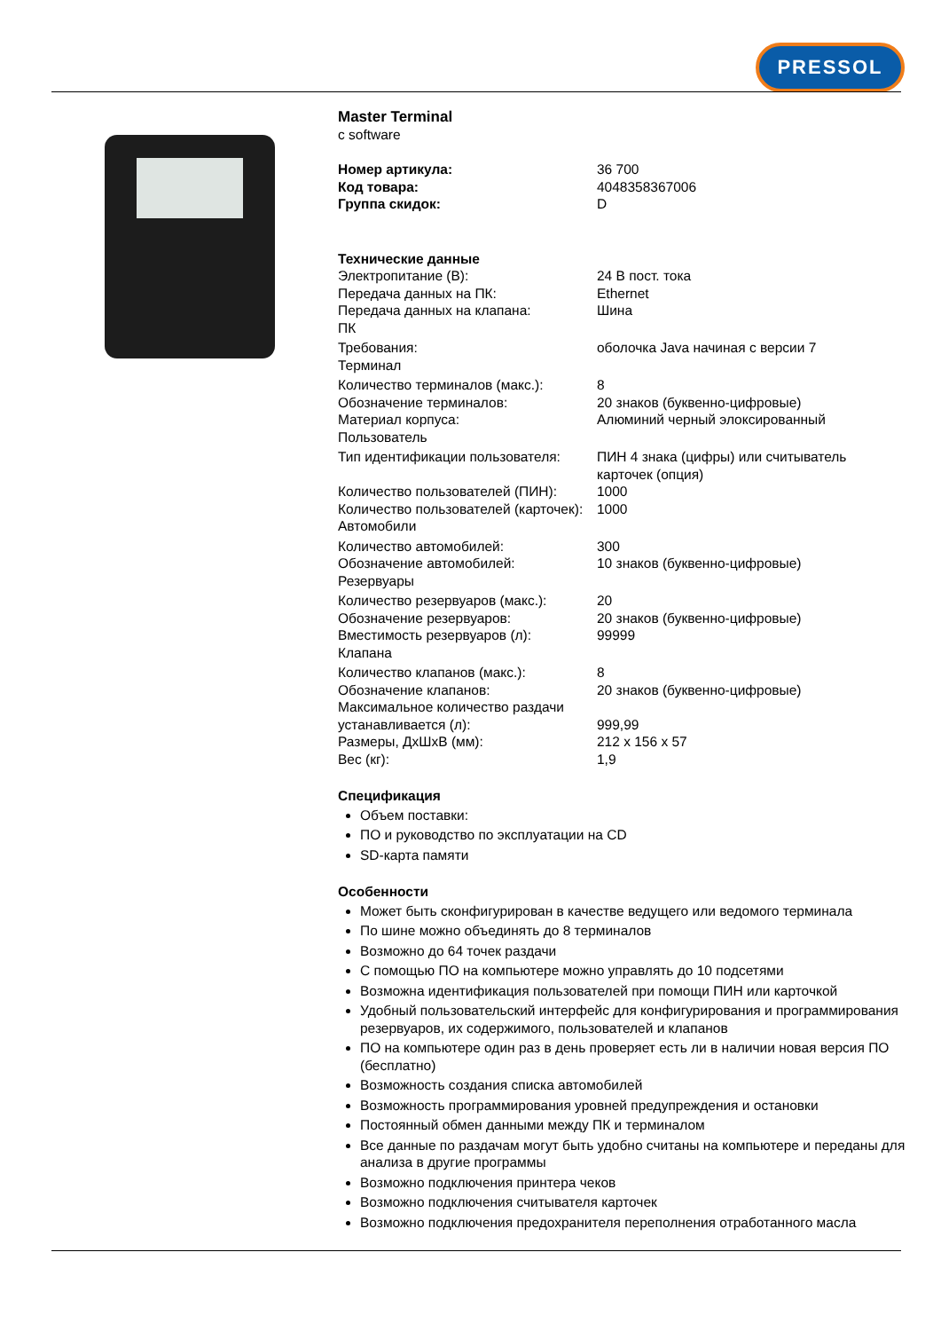PRESSOL
Master Terminal
c software
| Номер артикула: | 36 700 |
| Код товара: | 4048358367006 |
| Группа скидок: | D |
Технические данные
| Электропитание (В): | 24 В пост. тока |
| Передача данных на ПК: | Ethernet |
| Передача данных на клапана: | Шина |
| ПК | |
| Требования: | оболочка Java начиная с версии 7 |
| Терминал | |
| Количество терминалов (макс.): | 8 |
| Обозначение терминалов: | 20 знаков (буквенно-цифровые) |
| Материал корпуса: | Алюминий черный элоксированный |
| Пользователь | |
| Тип идентификации пользователя: | ПИН 4 знака (цифры) или считыватель карточек (опция) |
| Количество пользователей (ПИН): | 1000 |
| Количество пользователей (карточек): | 1000 |
| Автомобили | |
| Количество автомобилей: | 300 |
| Обозначение автомобилей: | 10 знаков (буквенно-цифровые) |
| Резервуары | |
| Количество резервуаров (макс.): | 20 |
| Обозначение резервуаров: | 20 знаков (буквенно-цифровые) |
| Вместимость резервуаров (л): | 99999 |
| Клапана | |
| Количество клапанов (макс.): | 8 |
| Обозначение клапанов: | 20 знаков (буквенно-цифровые) |
| Максимальное количество раздачи устанавливается (л): | 999,99 |
| Размеры, ДхШхВ (мм): | 212 x 156 x 57 |
| Вес (кг): | 1,9 |
Спецификация
Объем поставки:
ПО и руководство по эксплуатации на CD
SD-карта памяти
Особенности
Может быть сконфигурирован в качестве ведущего или ведомого терминала
По шине можно объединять до 8 терминалов
Возможно до 64 точек раздачи
С помощью ПО на компьютере можно управлять до 10 подсетями
Возможна идентификация пользователей при помощи ПИН или карточкой
Удобный пользовательский интерфейс для конфигурирования и программирования резервуаров, их содержимого, пользователей и клапанов
ПО на компьютере один раз в день проверяет есть ли в наличии новая версия ПО (бесплатно)
Возможность создания списка автомобилей
Возможность программирования уровней предупреждения и остановки
Постоянный обмен данными между ПК и терминалом
Все данные по раздачам могут быть удобно считаны на компьютере и переданы для анализа в другие программы
Возможно подключения принтера чеков
Возможно подключения считывателя карточек
Возможно подключения предохранителя переполнения отработанного масла